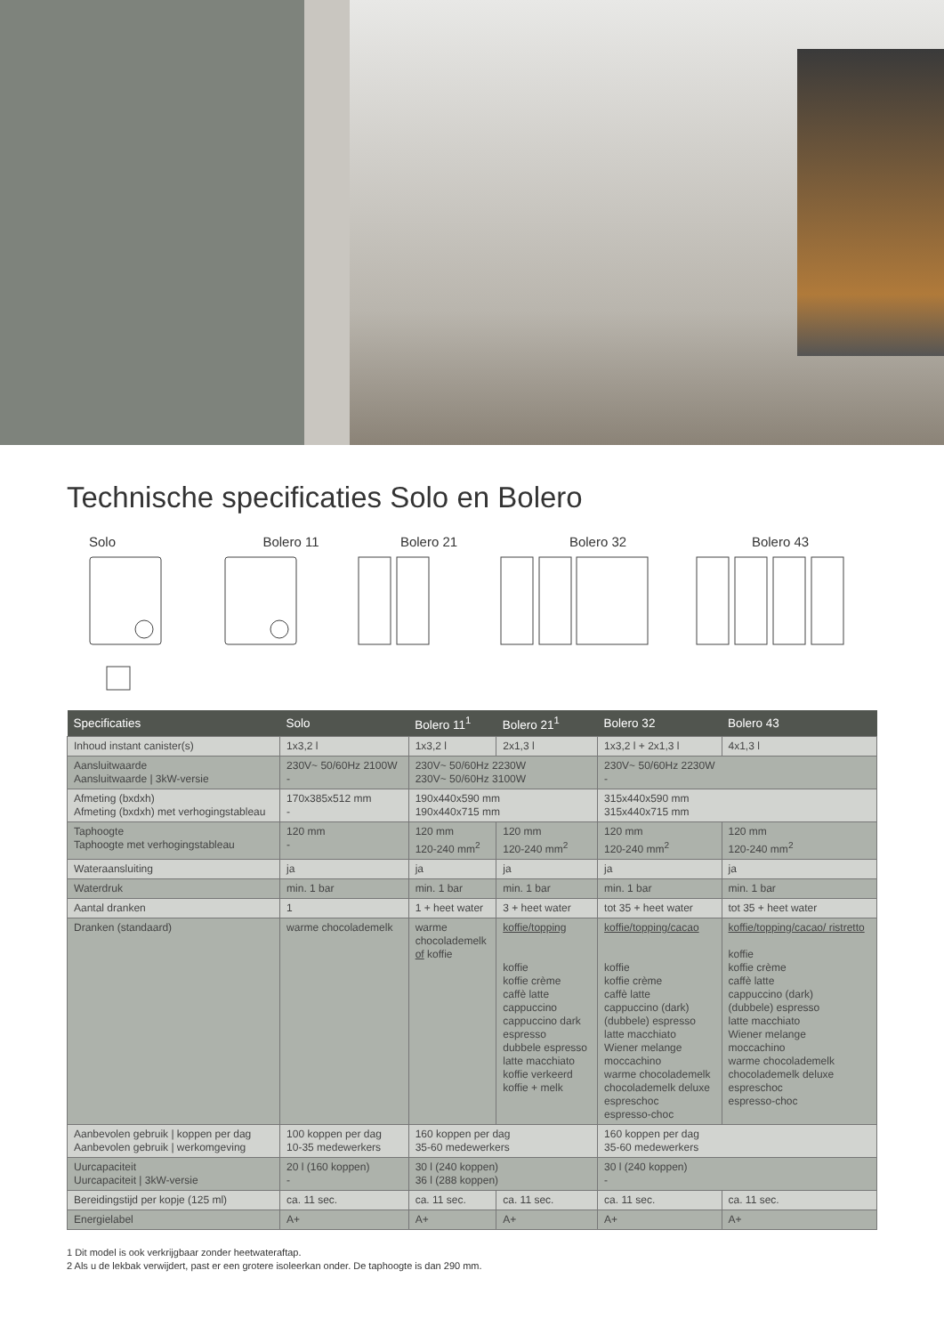Technische specificaties Solo en Bolero
Solo Bolero 11 Bolero 21 Bolero 32 Bolero 43
| Specificaties | Solo | Bolero 11<sup>1</sup> | Bolero 21<sup>1</sup> | Bolero 32 | Bolero 43 |
| --- | --- | --- | --- | --- | --- |
| Inhoud instant canister(s) | 1x3,2 l | 1x3,2 l | 2x1,3 l | 1x3,2 l + 2x1,3 l | 4x1,3 l |
| Aansluitwaarde Aansluitwaarde / 3kW-versie | 230V~ 50/60Hz 2100W - | 230V~ 50/60Hz 2230W 230V~ 50/60Hz 3100W | | 230V~ 50/60Hz 2230W - | |
| Afmeting (bxdxh) Afmeting (bxdxh) met verhogingstableau | 170x385x512 mm - | 190x440x590 mm 190x440x715 mm | | 315x440x590 mm 315x440x715 mm | |
| Taphoogte Taphoogte met verhogingstableau | 120 mm - | 120 mm 120-240 mm<sup>2</sup> | 120 mm 120-240 mm<sup>2</sup> | 120 mm 120-240 mm<sup>2</sup> | 120 mm 120-240 mm<sup>2</sup> |
| Wateraansluiting | ja | ja | ja | ja | ja |
| Waterdruk | min. 1 bar | min. 1 bar | min. 1 bar | min. 1 bar | min. 1 bar |
| Aantal dranken | 1 | 1 + heet water | 3 + heet water | tot 35 + heet water | tot 35 + heet water |
| Dranken (standaard) | warme chocolademelk | warme chocolademelk of koffie | koffie/topping koffie koffie crème caffè latte cappuccino cappuccino dark espresso dubbele espresso latte macchiato koffie verkeerd koffie + melk | koffie/topping/cacao koffie koffie crème caffè latte cappuccino (dark) (dubbele) espresso latte macchiato Wiener melange moccachino warme chocolademelk chocolademelk deluxe espreschoc espresso-choc | koffie/topping/cacao/ ristretto koffie koffie crème caffè latte cappuccino (dark) (dubbele) espresso latte macchiato Wiener melange moccachino warme chocolademelk chocolademelk deluxe espreschoc espresso-choc |
| Aanbevolen gebruik / koppen per dag Aanbevolen gebruik / werkomgeving | 100 koppen per dag 10-35 medewerkers | 160 koppen per dag 35-60 medewerkers | | 160 koppen per dag 35-60 medewerkers | |
| Uurcapaciteit Uurcapaciteit / 3kW-versie | 20 l (160 koppen) - | 30 l (240 koppen) 36 l (288 koppen) | | 30 l (240 koppen) - | |
| Bereidingstijd per kopje (125 ml) | ca. 11 sec. | ca. 11 sec. | ca. 11 sec. | ca. 11 sec. | ca. 11 sec. |
| Energielabel | A+ | A+ | A+ | A+ | A+ |
1 Dit model is ook verkrijgbaar zonder heetwateraftap.
2 Als u de lekbak verwijdert, past er een grotere isoleerkan onder. De taphoogte is dan 290 mm.